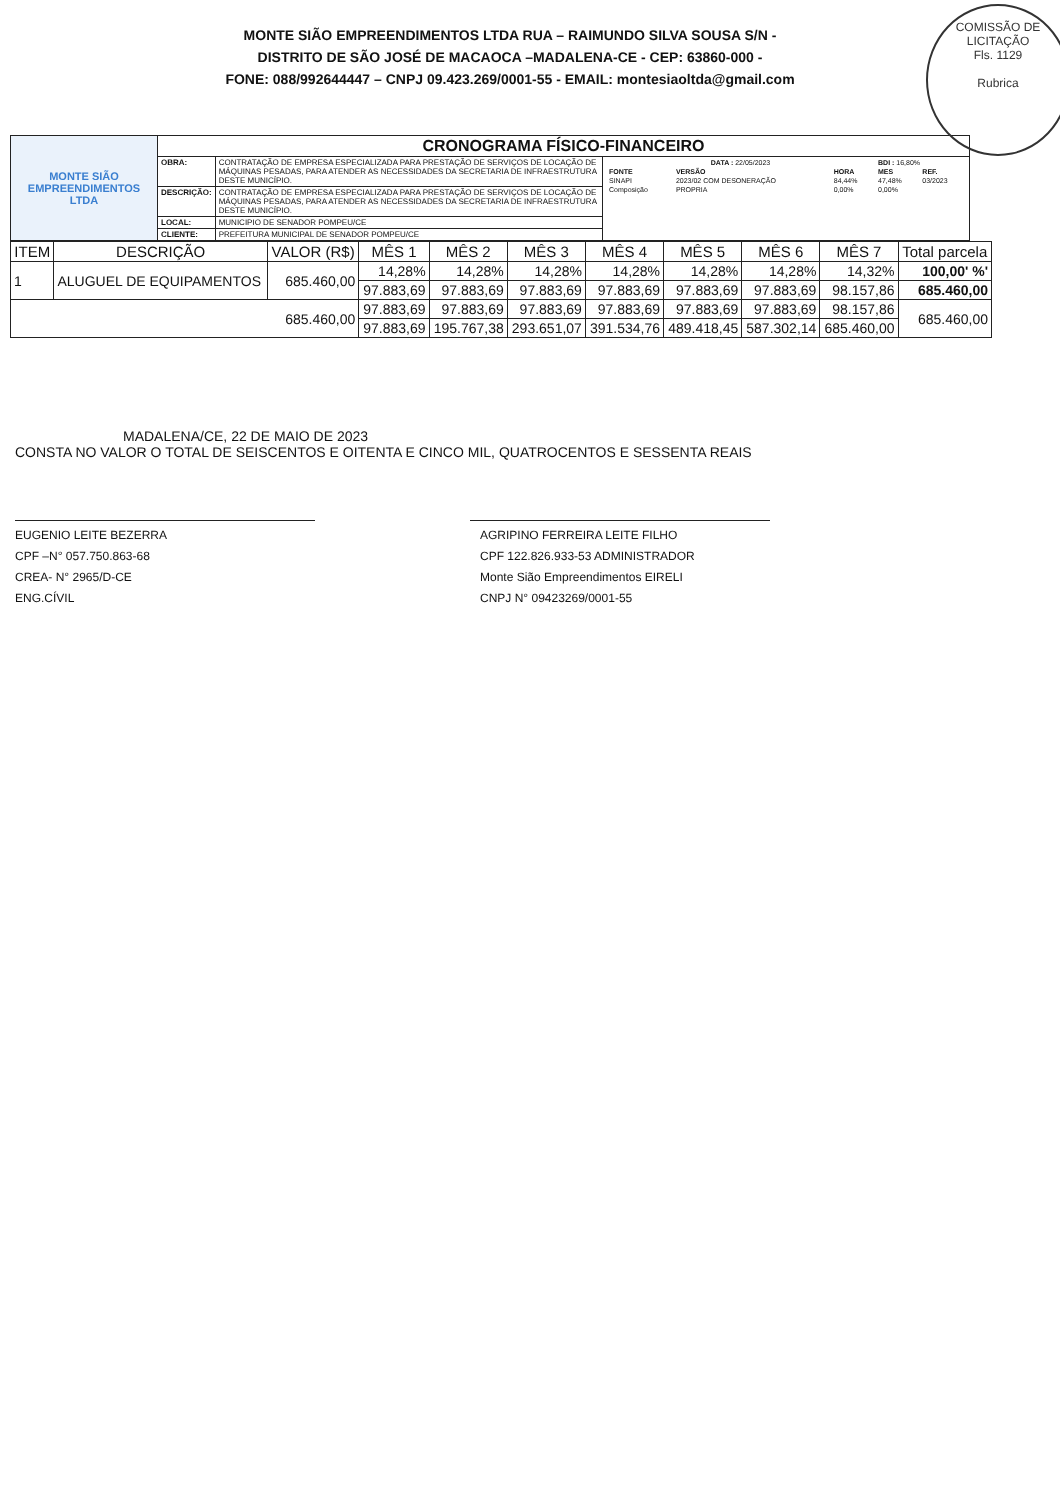MONTE SIÃO EMPREENDIMENTOS LTDA RUA – RAIMUNDO SILVA SOUSA S/N -
DISTRITO DE SÃO JOSÉ DE MACAOCA –MADALENA-CE - CEP: 63860-000 -
FONE: 088/992644447 – CNPJ 09.423.269/0001-55 - EMAIL: montesiaoltda@gmail.com
COMISSÃO DE LICITAÇÃO
Fls. 1129
Rubrica
| MONTE SIÃO EMPREENDIMENTOS LTDA | CRONOGRAMA FÍSICO-FINANCEIRO | | |
| | OBRA: | CONTRATAÇÃO DE EMPRESA ESPECIALIZADA PARA PRESTAÇÃO DE SERVIÇOS DE LOCAÇÃO DE MÁQUINAS PESADAS, PARA ATENDER AS NECESSIDADES DA SECRETARIA DE INFRAESTRUTURA DESTE MUNICÍPIO. | / DATA : 22/05/2023 / / / BDI : 16,80% / / / FONTE / VERSÃO / HORA / MES / REF. / / SINAPI / 2023/02 COM DESONERAÇÃO / 84,44% / 47,48% / 03/2023 / / Composição / PROPRIA / 0,00% / 0,00% / / |
| | DESCRIÇÃO: | CONTRATAÇÃO DE EMPRESA ESPECIALIZADA PARA PRESTAÇÃO DE SERVIÇOS DE LOCAÇÃO DE MÁQUINAS PESADAS, PARA ATENDER AS NECESSIDADES DA SECRETARIA DE INFRAESTRUTURA DESTE MUNICÍPIO. | |
| | LOCAL: | MUNICIPIO DE SENADOR POMPEU/CE | |
| | CLIENTE: | PREFEITURA MUNICIPAL DE SENADOR POMPEU/CE | |
| ITEM | DESCRIÇÃO | VALOR (R$) | MÊS 1 | MÊS 2 | MÊS 3 | MÊS 4 | MÊS 5 | MÊS 6 | MÊS 7 | Total parcela |
| --- | --- | --- | --- | --- | --- | --- | --- | --- | --- | --- |
| 1 | ALUGUEL DE EQUIPAMENTOS | 685.460,00 | 14,28% | 14,28% | 14,28% | 14,28% | 14,28% | 14,28% | 14,32% | 100,00' %' |
| | | | 97.883,69 | 97.883,69 | 97.883,69 | 97.883,69 | 97.883,69 | 97.883,69 | 98.157,86 | 685.460,00 |
| 685.460,00 | | | 97.883,69 | 97.883,69 | 97.883,69 | 97.883,69 | 97.883,69 | 97.883,69 | 98.157,86 | 685.460,00 |
| | | | 97.883,69 | 195.767,38 | 293.651,07 | 391.534,76 | 489.418,45 | 587.302,14 | 685.460,00 | |
MADALENA/CE, 22 DE MAIO DE 2023
CONSTA NO VALOR O TOTAL DE SEISCENTOS E OITENTA E CINCO MIL, QUATROCENTOS E SESSENTA REAIS
EUGENIO LEITE BEZERRA
CPF –N° 057.750.863-68
CREA- N° 2965/D-CE
ENG.CÍVIL
AGRIPINO FERREIRA LEITE FILHO
CPF 122.826.933-53 ADMINISTRADOR
Monte Sião Empreendimentos EIRELI
CNPJ N° 09423269/0001-55